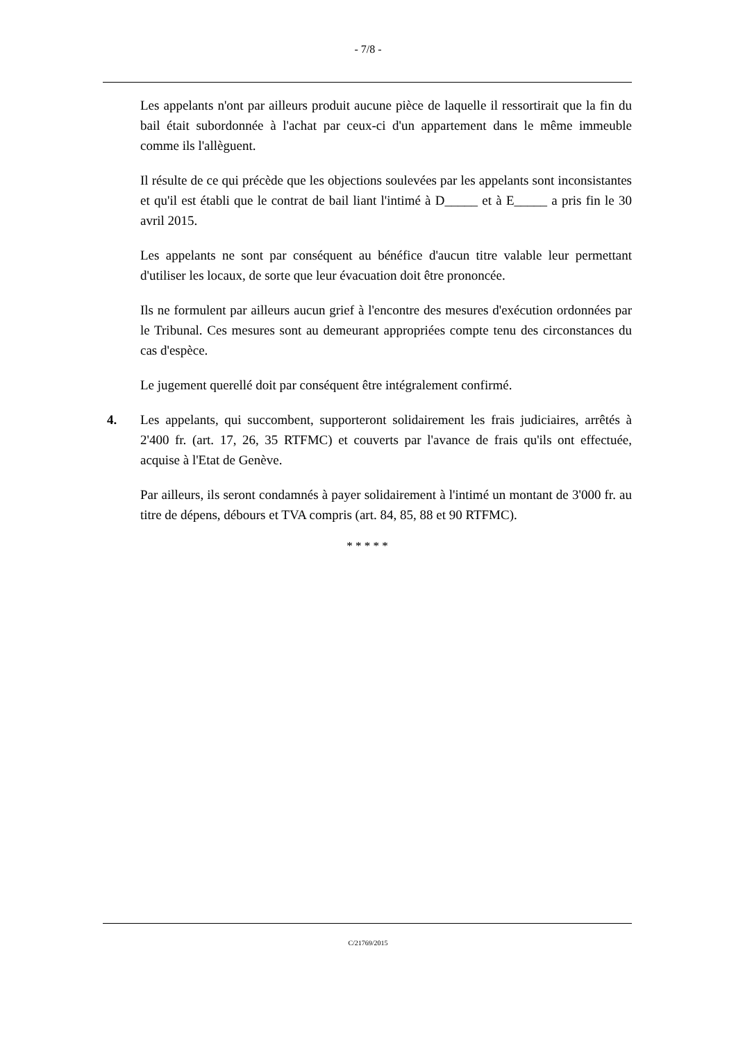- 7/8 -
Les appelants n'ont par ailleurs produit aucune pièce de laquelle il ressortirait que la fin du bail était subordonnée à l'achat par ceux-ci d'un appartement dans le même immeuble comme ils l'allèguent.
Il résulte de ce qui précède que les objections soulevées par les appelants sont inconsistantes et qu'il est établi que le contrat de bail liant l'intimé à D_____ et à E_____ a pris fin le 30 avril 2015.
Les appelants ne sont par conséquent au bénéfice d'aucun titre valable leur permettant d'utiliser les locaux, de sorte que leur évacuation doit être prononcée.
Ils ne formulent par ailleurs aucun grief à l'encontre des mesures d'exécution ordonnées par le Tribunal. Ces mesures sont au demeurant appropriées compte tenu des circonstances du cas d'espèce.
Le jugement querellé doit par conséquent être intégralement confirmé.
4. Les appelants, qui succombent, supporteront solidairement les frais judiciaires, arrêtés à 2'400 fr. (art. 17, 26, 35 RTFMC) et couverts par l'avance de frais qu'ils ont effectuée, acquise à l'Etat de Genève.
Par ailleurs, ils seront condamnés à payer solidairement à l'intimé un montant de 3'000 fr. au titre de dépens, débours et TVA compris (art. 84, 85, 88 et 90 RTFMC).
* * * * *
C/21769/2015